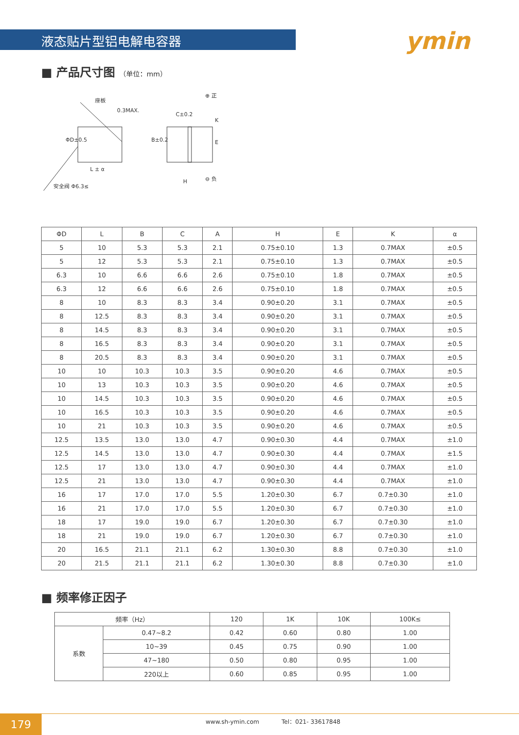液态贴片型铝电解电容器
ymin
■ 产品尺寸图 （单位：mm）
座板
0.3MAX.
L ± α
安全阀 Φ6.3≤
C±0.2
⊕ 正
⊖ 负
H
ΦD±0.5
B±0.2
K
E
| ΦD | L | B | C | A | H | E | K | α |
| --- | --- | --- | --- | --- | --- | --- | --- | --- |
| 5 | 10 | 5.3 | 5.3 | 2.1 | 0.75±0.10 | 1.3 | 0.7MAX | ±0.5 |
| 5 | 12 | 5.3 | 5.3 | 2.1 | 0.75±0.10 | 1.3 | 0.7MAX | ±0.5 |
| 6.3 | 10 | 6.6 | 6.6 | 2.6 | 0.75±0.10 | 1.8 | 0.7MAX | ±0.5 |
| 6.3 | 12 | 6.6 | 6.6 | 2.6 | 0.75±0.10 | 1.8 | 0.7MAX | ±0.5 |
| 8 | 10 | 8.3 | 8.3 | 3.4 | 0.90±0.20 | 3.1 | 0.7MAX | ±0.5 |
| 8 | 12.5 | 8.3 | 8.3 | 3.4 | 0.90±0.20 | 3.1 | 0.7MAX | ±0.5 |
| 8 | 14.5 | 8.3 | 8.3 | 3.4 | 0.90±0.20 | 3.1 | 0.7MAX | ±0.5 |
| 8 | 16.5 | 8.3 | 8.3 | 3.4 | 0.90±0.20 | 3.1 | 0.7MAX | ±0.5 |
| 8 | 20.5 | 8.3 | 8.3 | 3.4 | 0.90±0.20 | 3.1 | 0.7MAX | ±0.5 |
| 10 | 10 | 10.3 | 10.3 | 3.5 | 0.90±0.20 | 4.6 | 0.7MAX | ±0.5 |
| 10 | 13 | 10.3 | 10.3 | 3.5 | 0.90±0.20 | 4.6 | 0.7MAX | ±0.5 |
| 10 | 14.5 | 10.3 | 10.3 | 3.5 | 0.90±0.20 | 4.6 | 0.7MAX | ±0.5 |
| 10 | 16.5 | 10.3 | 10.3 | 3.5 | 0.90±0.20 | 4.6 | 0.7MAX | ±0.5 |
| 10 | 21 | 10.3 | 10.3 | 3.5 | 0.90±0.20 | 4.6 | 0.7MAX | ±0.5 |
| 12.5 | 13.5 | 13.0 | 13.0 | 4.7 | 0.90±0.30 | 4.4 | 0.7MAX | ±1.0 |
| 12.5 | 14.5 | 13.0 | 13.0 | 4.7 | 0.90±0.30 | 4.4 | 0.7MAX | ±1.5 |
| 12.5 | 17 | 13.0 | 13.0 | 4.7 | 0.90±0.30 | 4.4 | 0.7MAX | ±1.0 |
| 12.5 | 21 | 13.0 | 13.0 | 4.7 | 0.90±0.30 | 4.4 | 0.7MAX | ±1.0 |
| 16 | 17 | 17.0 | 17.0 | 5.5 | 1.20±0.30 | 6.7 | 0.7±0.30 | ±1.0 |
| 16 | 21 | 17.0 | 17.0 | 5.5 | 1.20±0.30 | 6.7 | 0.7±0.30 | ±1.0 |
| 18 | 17 | 19.0 | 19.0 | 6.7 | 1.20±0.30 | 6.7 | 0.7±0.30 | ±1.0 |
| 18 | 21 | 19.0 | 19.0 | 6.7 | 1.20±0.30 | 6.7 | 0.7±0.30 | ±1.0 |
| 20 | 16.5 | 21.1 | 21.1 | 6.2 | 1.30±0.30 | 8.8 | 0.7±0.30 | ±1.0 |
| 20 | 21.5 | 21.1 | 21.1 | 6.2 | 1.30±0.30 | 8.8 | 0.7±0.30 | ±1.0 |
■ 频率修正因子
| 频率（Hz） | | 120 | 1K | 10K | 100K≤ |
| --- | --- | --- | --- | --- | --- |
| 系数 | 0.47~8.2 | 0.42 | 0.60 | 0.80 | 1.00 |
| | 10~39 | 0.45 | 0.75 | 0.90 | 1.00 |
| | 47~180 | 0.50 | 0.80 | 0.95 | 1.00 |
| | 220以上 | 0.60 | 0.85 | 0.95 | 1.00 |
179
www.sh-ymin.com Tel：021- 33617848